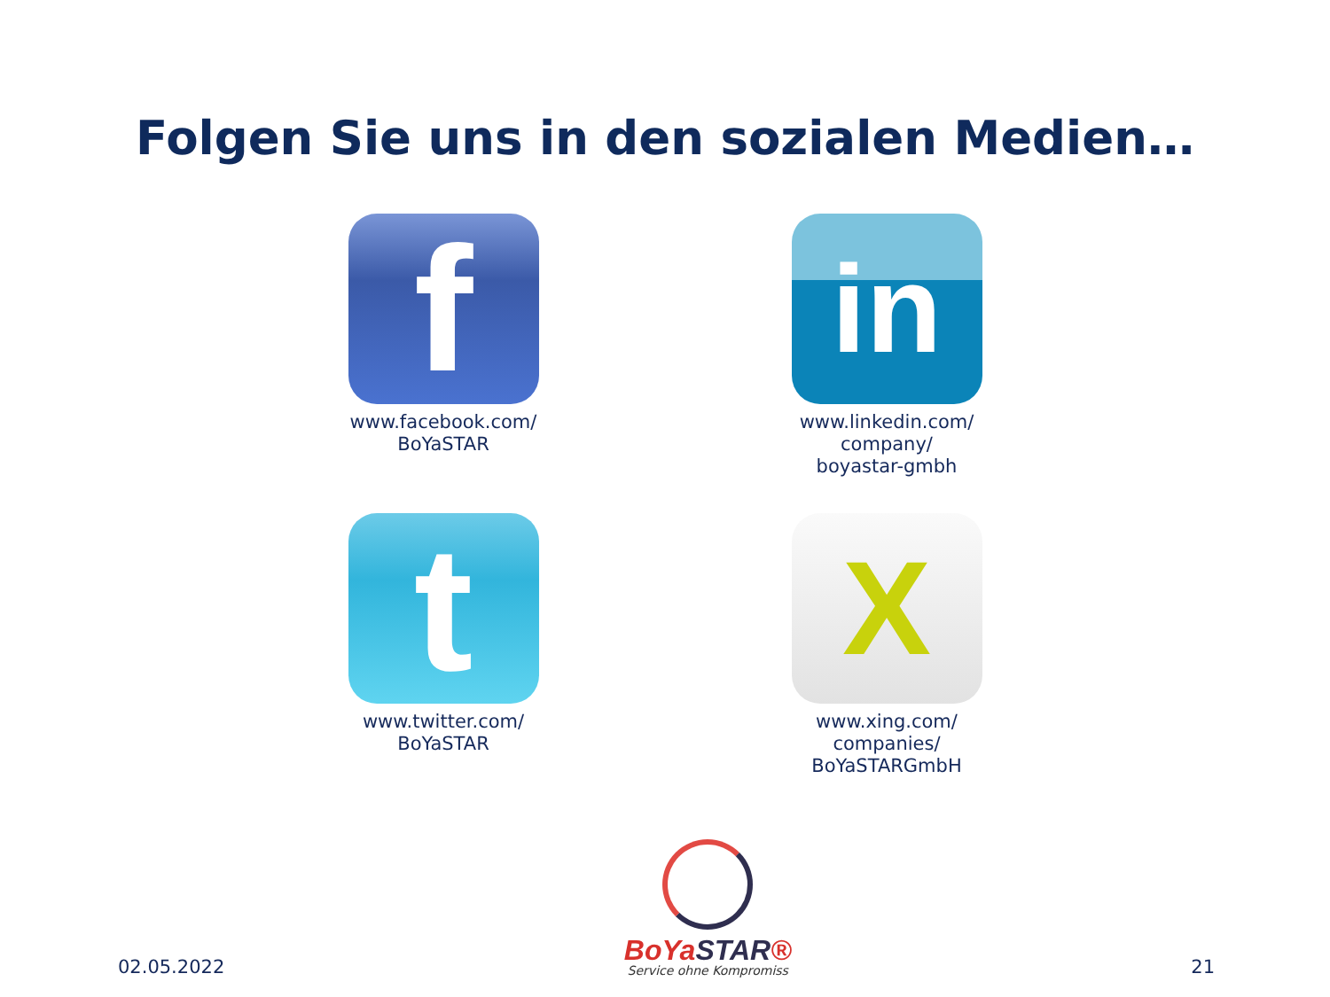Folgen Sie uns in den sozialen Medien…
f
www.facebook.com/
BoYaSTAR
in
www.linkedin.com/
company/
boyastar-gmbh
t
www.twitter.com/
BoYaSTAR
X
www.xing.com/
companies/
BoYaSTARGmbH
02.05.2022
BoYaSTAR®
Service ohne Kompromiss
21